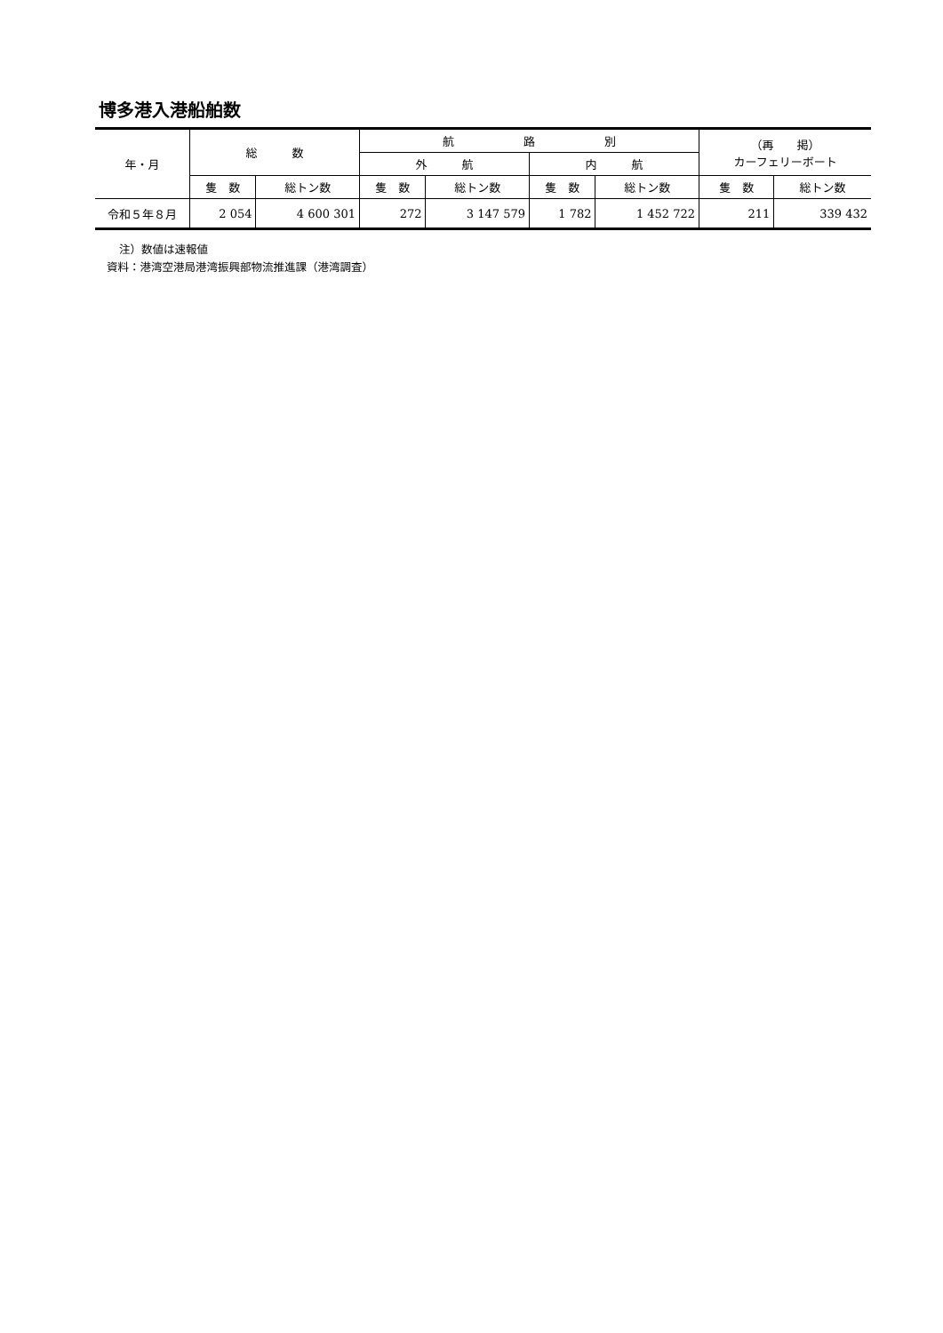博多港入港船舶数
| 年・月 | 総 数 | | 航 路 別 | | | | （再 掲） カーフェリーボート | |
| --- | --- | --- | --- | --- | --- | --- | --- | --- |
| | | | 外 航 | | 内 航 | | | |
| | 隻 数 | 総トン数 | 隻 数 | 総トン数 | 隻 数 | 総トン数 | 隻 数 | 総トン数 |
| 令和５年８月 | 2 054 | 4 600 301 | 272 | 3 147 579 | 1 782 | 1 452 722 | 211 | 339 432 |
注）数値は速報値
資料：港湾空港局港湾振興部物流推進課（港湾調査）